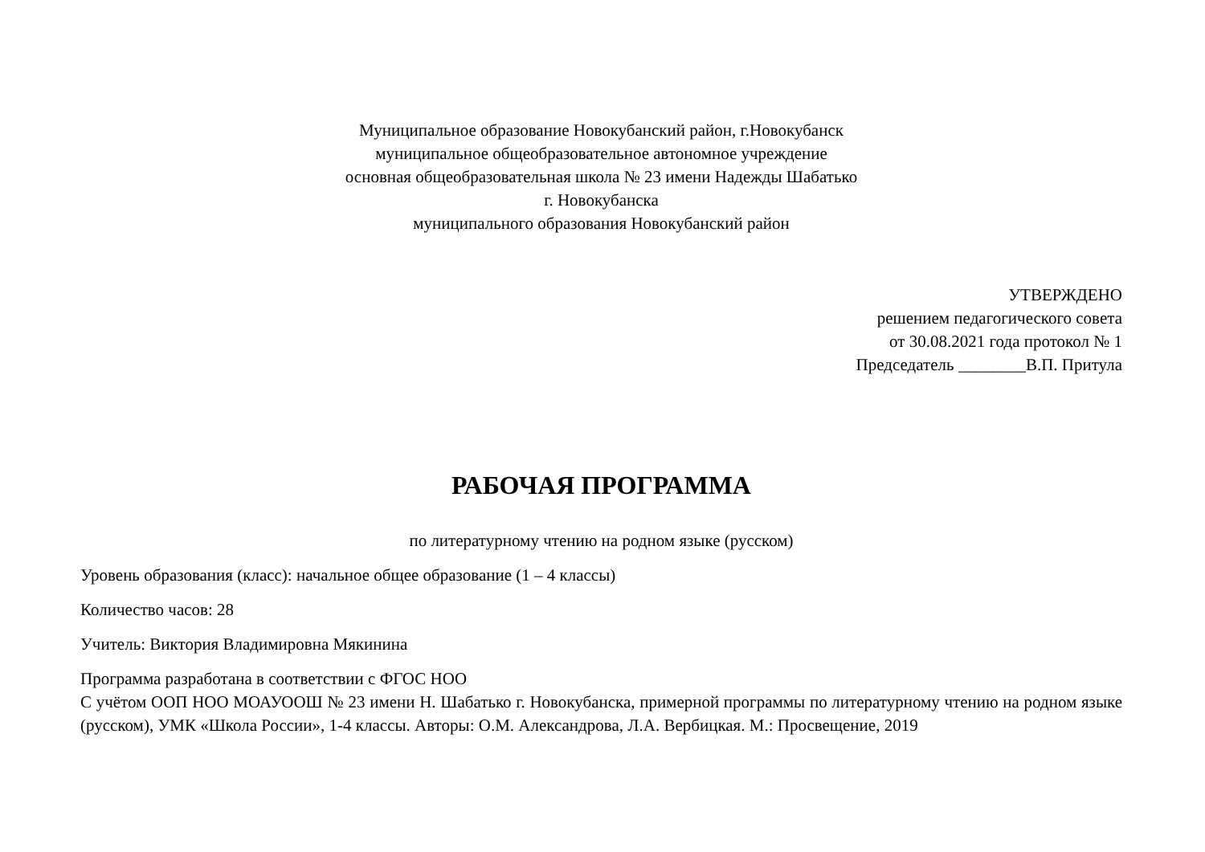Муниципальное образование Новокубанский район, г.Новокубанск
муниципальное общеобразовательное автономное учреждение
основная общеобразовательная школа № 23 имени Надежды Шабатько
г. Новокубанска
муниципального образования Новокубанский район
УТВЕРЖДЕНО
решением педагогического совета
от 30.08.2021 года протокол № 1
Председатель ________В.П. Притула
РАБОЧАЯ ПРОГРАММА
по литературному чтению на родном языке (русском)
Уровень образования (класс): начальное общее образование (1 – 4 классы)
Количество часов: 28
Учитель: Виктория Владимировна Мякинина
Программа разработана в соответствии с ФГОС НОО
С учётом ООП НОО МОАУООШ № 23 имени Н. Шабатько г. Новокубанска, примерной программы по литературному чтению на родном языке (русском), УМК «Школа России», 1-4 классы. Авторы: О.М. Александрова, Л.А. Вербицкая. М.: Просвещение, 2019